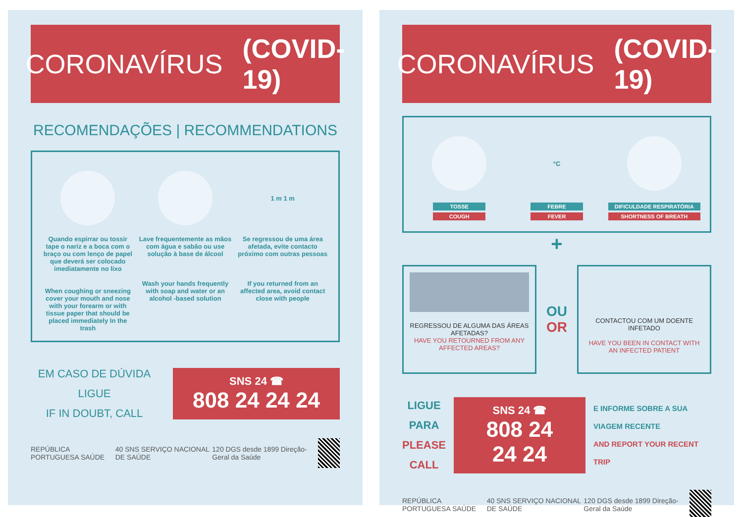CORONAVÍRUS (COVID-19)
RECOMENDAÇÕES | RECOMMENDATIONS
Quando espirrar ou tossir tape o nariz e a boca com o braço ou com lenço de papel que deverá ser colocado imediatamente no lixo
When coughing or sneezing cover your mouth and nose with your forearm or with tissue paper that should be placed immediately In the trash
Lave frequentemente as mãos com água e sabão ou use solução à base de álcool
Wash your hands frequently with soap and water or an alcohol -based solution
1 m 1 m
Se regressou de uma área afetada, evite contacto próximo com outras pessoas
If you returned from an affected area, avoid contact close with people
EM CASO DE DÚVIDA LIGUE
IF IN DOUBT, CALL
SNS 24 ☎
808 24 24 24
REPÚBLICA PORTUGUESA SAÚDE 40 SNS SERVIÇO NACIONAL DE SAÚDE 120 DGS desde 1899 Direção-Geral da Saúde
CORONAVÍRUS (COVID-19)
TOSSE
COUGH
°C
FEBRE
FEVER
DIFICULDADE RESPIRATÓRIA
SHORTNESS OF BREATH
+
REGRESSOU DE ALGUMA DAS ÁREAS AFETADAS?
HAVE YOU RETOURNED FROM ANY AFFECTED AREAS?
OU
OR
CONTACTOU COM UM DOENTE INFETADO
HAVE YOU BEEN IN CONTACT WITH AN INFECTED PATIENT
LIGUE PARA
PLEASE CALL
SNS 24 ☎
808 24 24 24
E INFORME SOBRE A SUA VIAGEM RECENTE
AND REPORT YOUR RECENT TRIP
REPÚBLICA PORTUGUESA SAÚDE 40 SNS SERVIÇO NACIONAL DE SAÚDE 120 DGS desde 1899 Direção-Geral da Saúde